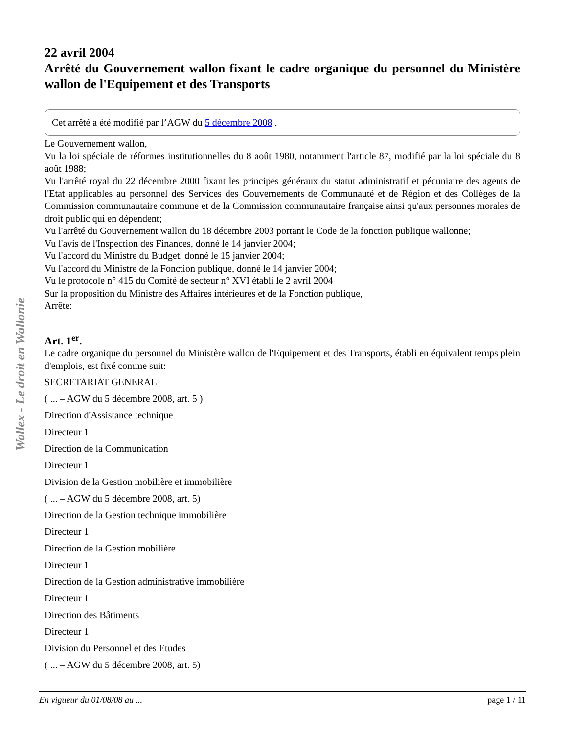Wallex - Le droit en Wallonie
22 avril 2004
Arrêté du Gouvernement wallon fixant le cadre organique du personnel du Ministère wallon de l'Equipement et des Transports
Cet arrêté a été modifié par l’AGW du 5 décembre 2008 .
Le Gouvernement wallon,
Vu la loi spéciale de réformes institutionnelles du 8 août 1980, notamment l'article 87, modifié par la loi spéciale du 8 août 1988;
Vu l'arrêté royal du 22 décembre 2000 fixant les principes généraux du statut administratif et pécuniaire des agents de l'Etat applicables au personnel des Services des Gouvernements de Communauté et de Région et des Collèges de la Commission communautaire commune et de la Commission communautaire française ainsi qu'aux personnes morales de droit public qui en dépendent;
Vu l'arrêté du Gouvernement wallon du 18 décembre 2003 portant le Code de la fonction publique wallonne;
Vu l'avis de l'Inspection des Finances, donné le 14 janvier 2004;
Vu l'accord du Ministre du Budget, donné le 15 janvier 2004;
Vu l'accord du Ministre de la Fonction publique, donné le 14 janvier 2004;
Vu le protocole n° 415 du Comité de secteur n° XVI établi le 2 avril 2004
Sur la proposition du Ministre des Affaires intérieures et de la Fonction publique,
Arrête:
Art. 1<sup>er</sup>.
Le cadre organique du personnel du Ministère wallon de l'Equipement et des Transports, établi en équivalent temps plein d'emplois, est fixé comme suit:
SECRETARIAT GENERAL
( ... – AGW du 5 décembre 2008, art. 5 )
Direction d'Assistance technique
Directeur 1
Direction de la Communication
Directeur 1
Division de la Gestion mobilière et immobilière
( ... – AGW du 5 décembre 2008, art. 5)
Direction de la Gestion technique immobilière
Directeur 1
Direction de la Gestion mobilière
Directeur 1
Direction de la Gestion administrative immobilière
Directeur 1
Direction des Bâtiments
Directeur 1
Division du Personnel et des Etudes
( ... – AGW du 5 décembre 2008, art. 5)
En vigueur du 01/08/08 au ... page 1 / 11